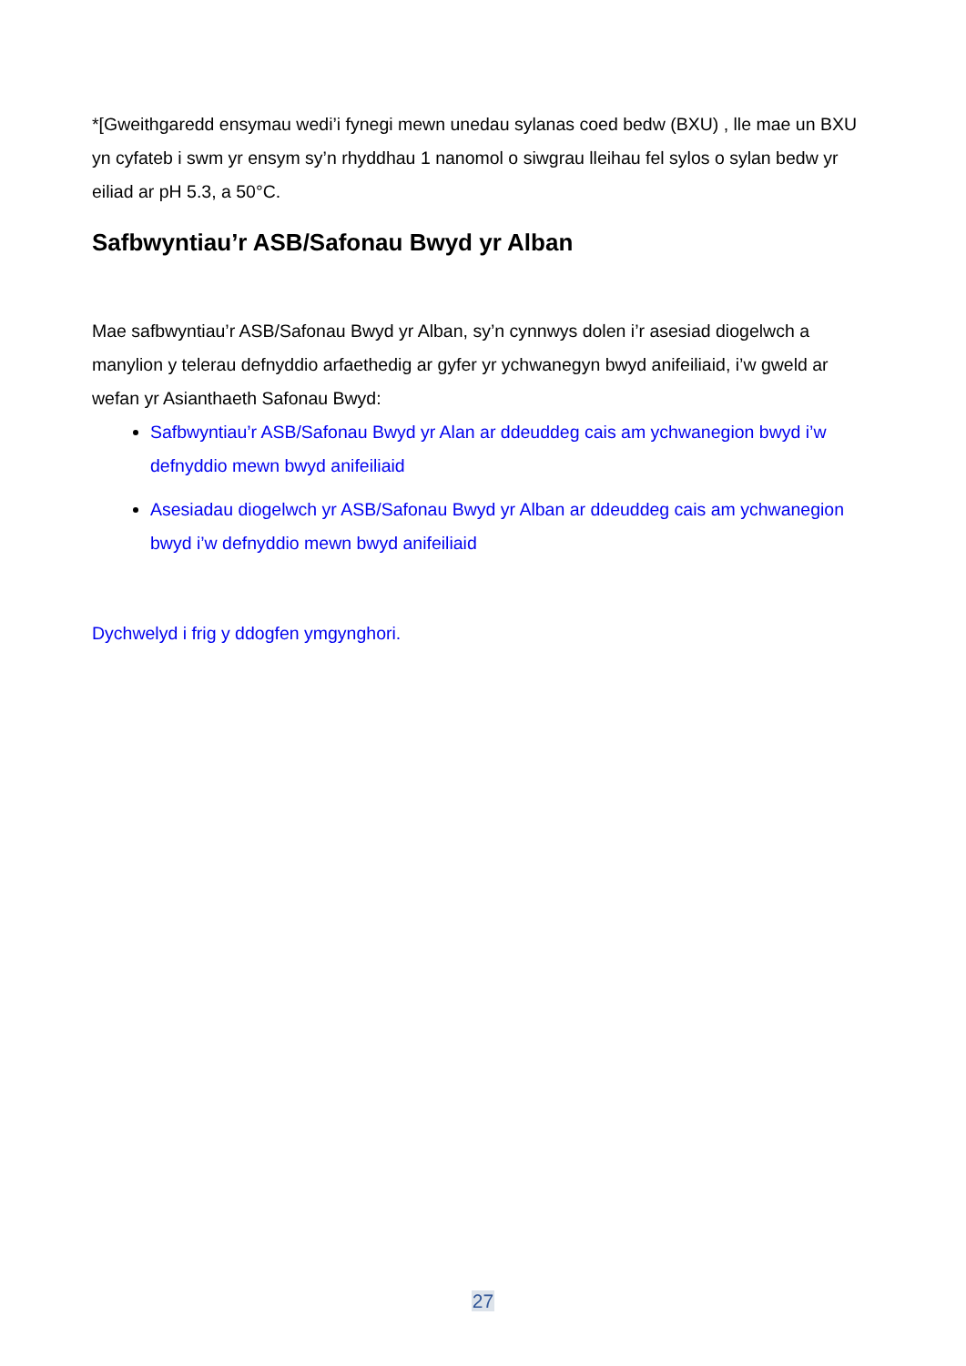*[Gweithgaredd ensymau wedi’i fynegi mewn unedau sylanas coed bedw (BXU) , lle mae un BXU yn cyfateb i swm yr ensym sy’n rhyddhau 1 nanomol o siwgrau lleihau fel sylos o sylan bedw yr eiliad ar pH 5.3, a 50°C.
Safbwyntiau’r ASB/Safonau Bwyd yr Alban
Mae safbwyntiau’r ASB/Safonau Bwyd yr Alban, sy’n cynnwys dolen i’r asesiad diogelwch a manylion y telerau defnyddio arfaethedig ar gyfer yr ychwanegyn bwyd anifeiliaid, i’w gweld ar wefan yr Asianthaeth Safonau Bwyd:
Safbwyntiau’r ASB/Safonau Bwyd yr Alan ar ddeuddeg cais am ychwanegion bwyd i’w defnyddio mewn bwyd anifeiliaid
Asesiadau diogelwch yr ASB/Safonau Bwyd yr Alban ar ddeuddeg cais am ychwanegion bwyd i’w defnyddio mewn bwyd anifeiliaid
Dychwelyd i frig y ddogfen ymgynghori.
27